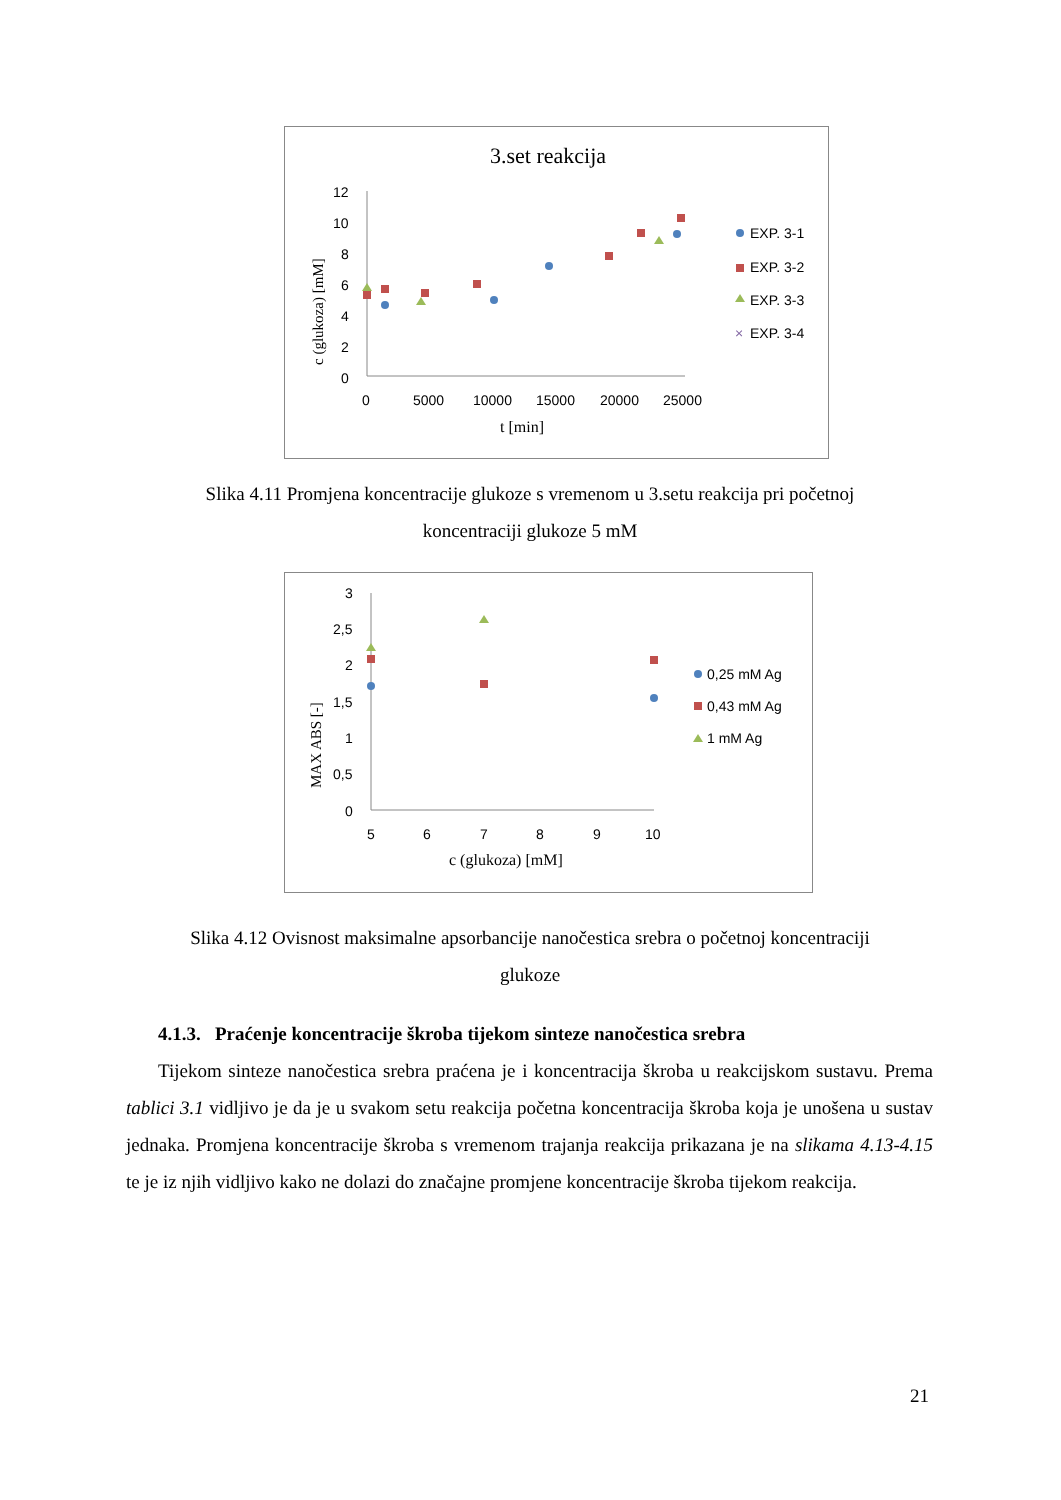3.set reakcija
12
10
8
6
4
2
0
0
5000
10000
15000
20000
25000
t [min]
c (glukoza) [mM]
EXP. 3-1
EXP. 3-2
EXP. 3-3
×
EXP. 3-4
Slika 4.11 Promjena koncentracije glukoze s vremenom u 3.setu reakcija pri početnoj
koncentraciji glukoze 5 mM
3
2,5
2
1,5
1
0,5
0
5
6
7
8
9
10
c (glukoza) [mM]
MAX ABS [-]
0,25 mM Ag
0,43 mM Ag
1 mM Ag
Slika 4.12 Ovisnost maksimalne apsorbancije nanočestica srebra o početnoj koncentraciji
glukoze
4.1.3. Praćenje koncentracije škroba tijekom sinteze nanočestica srebra
Tijekom sinteze nanočestica srebra praćena je i koncentracija škroba u reakcijskom sustavu. Prema tablici 3.1 vidljivo je da je u svakom setu reakcija početna koncentracija škroba koja je unošena u sustav jednaka. Promjena koncentracije škroba s vremenom trajanja reakcija prikazana je na slikama 4.13-4.15 te je iz njih vidljivo kako ne dolazi do značajne promjene koncentracije škroba tijekom reakcija.
21